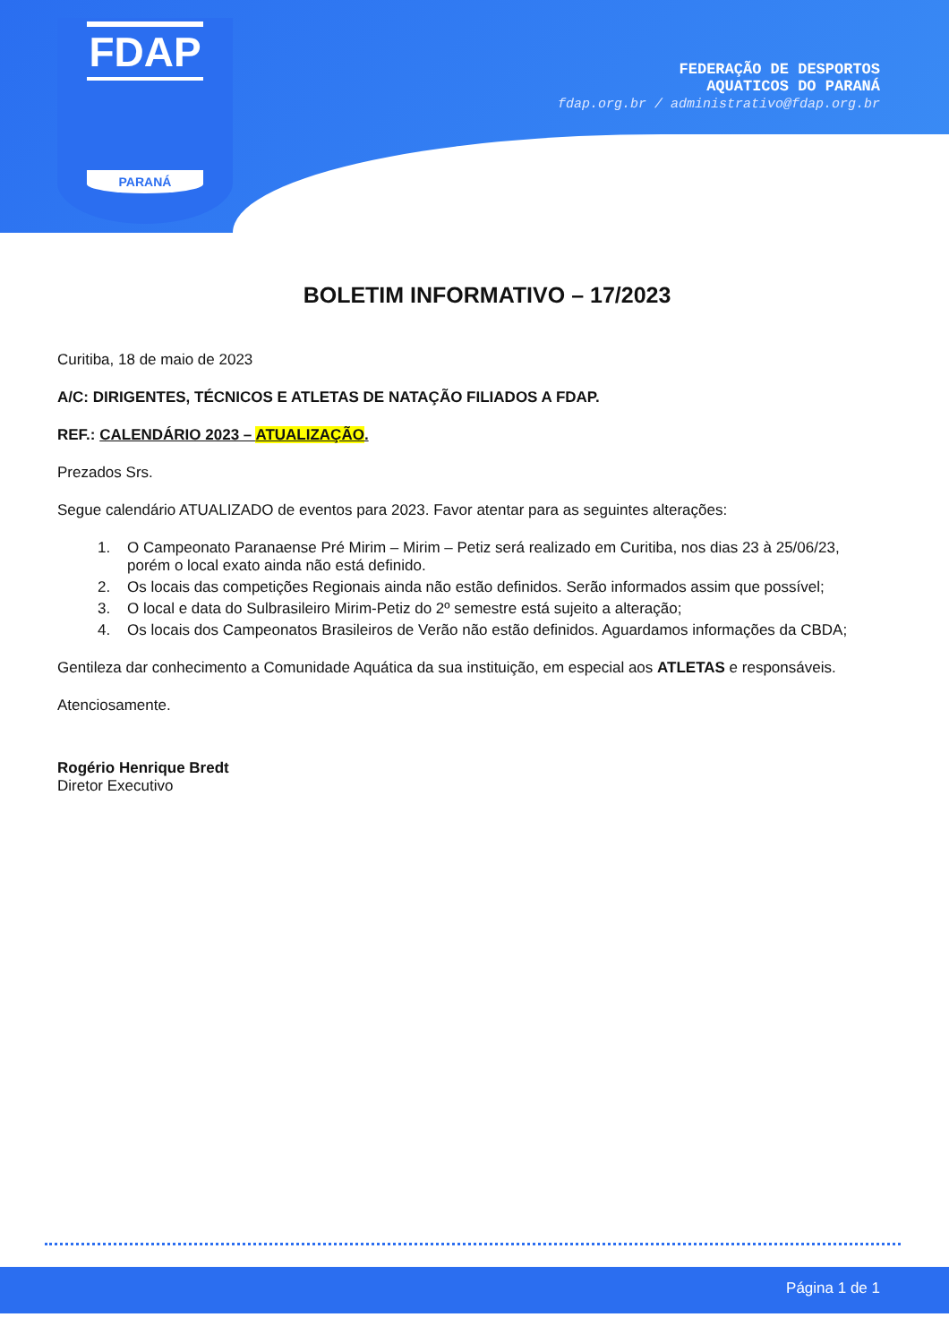FDAP
PARANÁ
FEDERAÇÃO DE DESPORTOS
AQUATICOS DO PARANÁ
fdap.org.br / administrativo@fdap.org.br
BOLETIM INFORMATIVO – 17/2023
Curitiba, 18 de maio de 2023
A/C: DIRIGENTES, TÉCNICOS E ATLETAS DE NATAÇÃO FILIADOS A FDAP.
REF.: CALENDÁRIO 2023 – ATUALIZAÇÃO.
Prezados Srs.
Segue calendário ATUALIZADO de eventos para 2023. Favor atentar para as seguintes alterações:
1. O Campeonato Paranaense Pré Mirim – Mirim – Petiz será realizado em Curitiba, nos dias 23 à 25/06/23, porém o local exato ainda não está definido.
2. Os locais das competições Regionais ainda não estão definidos. Serão informados assim que possível;
3. O local e data do Sulbrasileiro Mirim-Petiz do 2º semestre está sujeito a alteração;
4. Os locais dos Campeonatos Brasileiros de Verão não estão definidos. Aguardamos informações da CBDA;
Gentileza dar conhecimento a Comunidade Aquática da sua instituição, em especial aos ATLETAS e responsáveis.
Atenciosamente.
Rogério Henrique Bredt
Diretor Executivo
Página 1 de 1